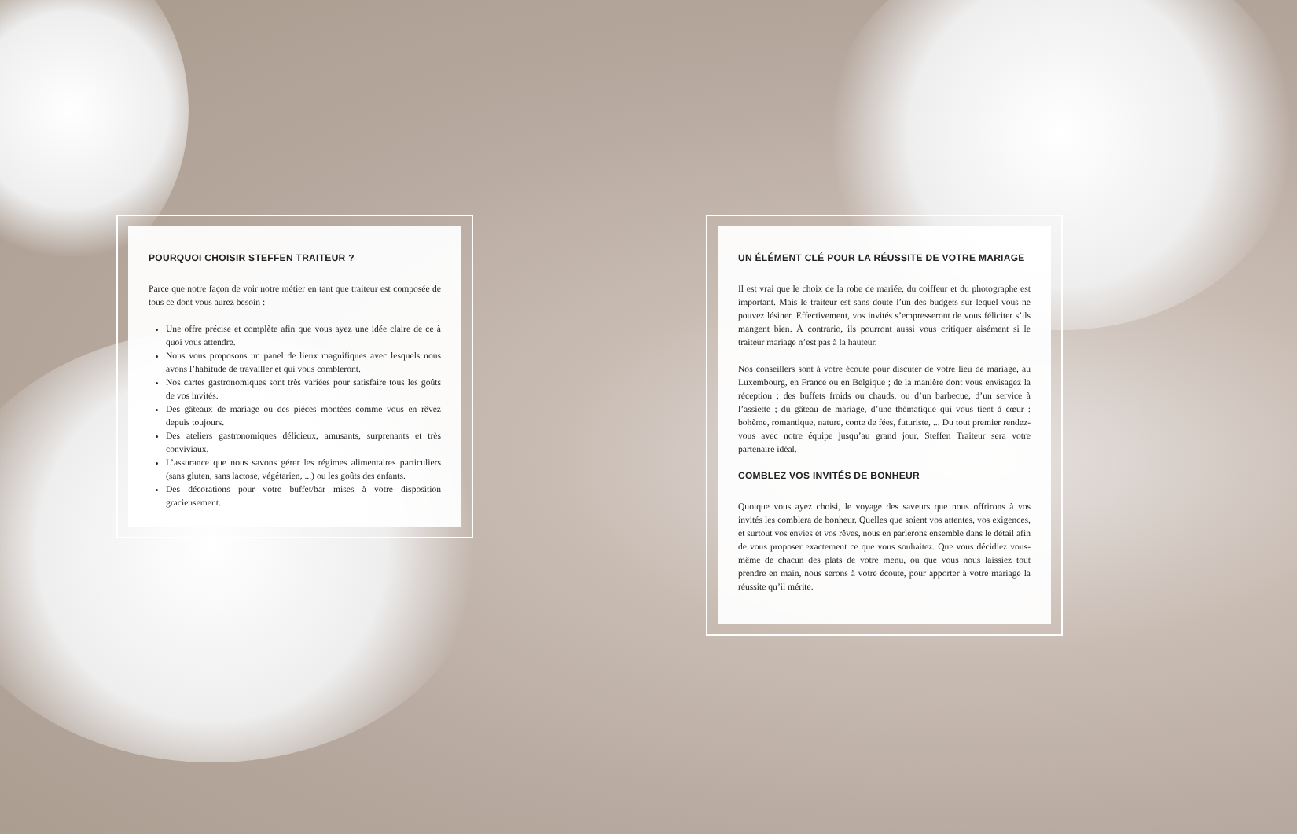POURQUOI CHOISIR STEFFEN TRAITEUR ?
Parce que notre façon de voir notre métier en tant que traiteur est composée de tous ce dont vous aurez besoin :
Une offre précise et complète afin que vous ayez une idée claire de ce à quoi vous attendre.
Nous vous proposons un panel de lieux magnifiques avec lesquels nous avons l’habitude de travailler et qui vous combleront.
Nos cartes gastronomiques sont très variées pour satisfaire tous les goûts de vos invités.
Des gâteaux de mariage ou des pièces montées comme vous en rêvez depuis toujours.
Des ateliers gastronomiques délicieux, amusants, surprenants et très conviviaux.
L’assurance que nous savons gérer les régimes alimentaires particuliers (sans gluten, sans lactose, végétarien, ...) ou les goûts des enfants.
Des décorations pour votre buffet/bar mises à votre disposition gracieusement.
UN ÉLÉMENT CLÉ POUR LA RÉUSSITE DE VOTRE MARIAGE
Il est vrai que le choix de la robe de mariée, du coiffeur et du photographe est important. Mais le traiteur est sans doute l’un des budgets sur lequel vous ne pouvez lésiner. Effectivement, vos invités s’empresseront de vous féliciter s’ils mangent bien. À contrario, ils pourront aussi vous critiquer aisément si le traiteur mariage n’est pas à la hauteur.
Nos conseillers sont à votre écoute pour discuter de votre lieu de mariage, au Luxembourg, en France ou en Belgique ; de la manière dont vous envisagez la réception ; des buffets froids ou chauds, ou d’un barbecue, d’un service à l’assiette ; du gâteau de mariage, d’une thématique qui vous tient à cœur : bohème, romantique, nature, conte de fées, futuriste, ... Du tout premier rendez-vous avec notre équipe jusqu’au grand jour, Steffen Traiteur sera votre partenaire idéal.
COMBLEZ VOS INVITÉS DE BONHEUR
Quoique vous ayez choisi, le voyage des saveurs que nous offrirons à vos invités les comblera de bonheur. Quelles que soient vos attentes, vos exigences, et surtout vos envies et vos rêves, nous en parlerons ensemble dans le détail afin de vous proposer exactement ce que vous souhaitez. Que vous décidiez vous-même de chacun des plats de votre menu, ou que vous nous laissiez tout prendre en main, nous serons à votre écoute, pour apporter à votre mariage la réussite qu’il mérite.